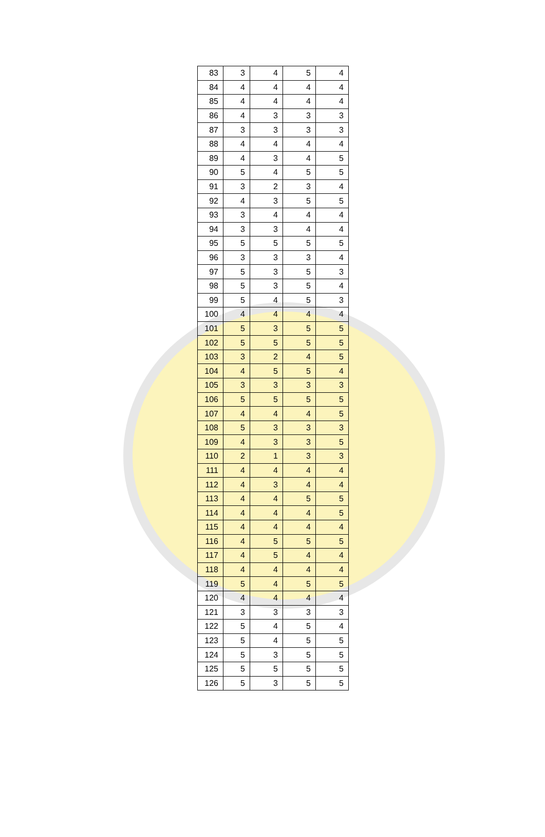| 83 | 3 | 4 | 5 | 4 |
| 84 | 4 | 4 | 4 | 4 |
| 85 | 4 | 4 | 4 | 4 |
| 86 | 4 | 3 | 3 | 3 |
| 87 | 3 | 3 | 3 | 3 |
| 88 | 4 | 4 | 4 | 4 |
| 89 | 4 | 3 | 4 | 5 |
| 90 | 5 | 4 | 5 | 5 |
| 91 | 3 | 2 | 3 | 4 |
| 92 | 4 | 3 | 5 | 5 |
| 93 | 3 | 4 | 4 | 4 |
| 94 | 3 | 3 | 4 | 4 |
| 95 | 5 | 5 | 5 | 5 |
| 96 | 3 | 3 | 3 | 4 |
| 97 | 5 | 3 | 5 | 3 |
| 98 | 5 | 3 | 5 | 4 |
| 99 | 5 | 4 | 5 | 3 |
| 100 | 4 | 4 | 4 | 4 |
| 101 | 5 | 3 | 5 | 5 |
| 102 | 5 | 5 | 5 | 5 |
| 103 | 3 | 2 | 4 | 5 |
| 104 | 4 | 5 | 5 | 4 |
| 105 | 3 | 3 | 3 | 3 |
| 106 | 5 | 5 | 5 | 5 |
| 107 | 4 | 4 | 4 | 5 |
| 108 | 5 | 3 | 3 | 3 |
| 109 | 4 | 3 | 3 | 5 |
| 110 | 2 | 1 | 3 | 3 |
| 111 | 4 | 4 | 4 | 4 |
| 112 | 4 | 3 | 4 | 4 |
| 113 | 4 | 4 | 5 | 5 |
| 114 | 4 | 4 | 4 | 5 |
| 115 | 4 | 4 | 4 | 4 |
| 116 | 4 | 5 | 5 | 5 |
| 117 | 4 | 5 | 4 | 4 |
| 118 | 4 | 4 | 4 | 4 |
| 119 | 5 | 4 | 5 | 5 |
| 120 | 4 | 4 | 4 | 4 |
| 121 | 3 | 3 | 3 | 3 |
| 122 | 5 | 4 | 5 | 4 |
| 123 | 5 | 4 | 5 | 5 |
| 124 | 5 | 3 | 5 | 5 |
| 125 | 5 | 5 | 5 | 5 |
| 126 | 5 | 3 | 5 | 5 |